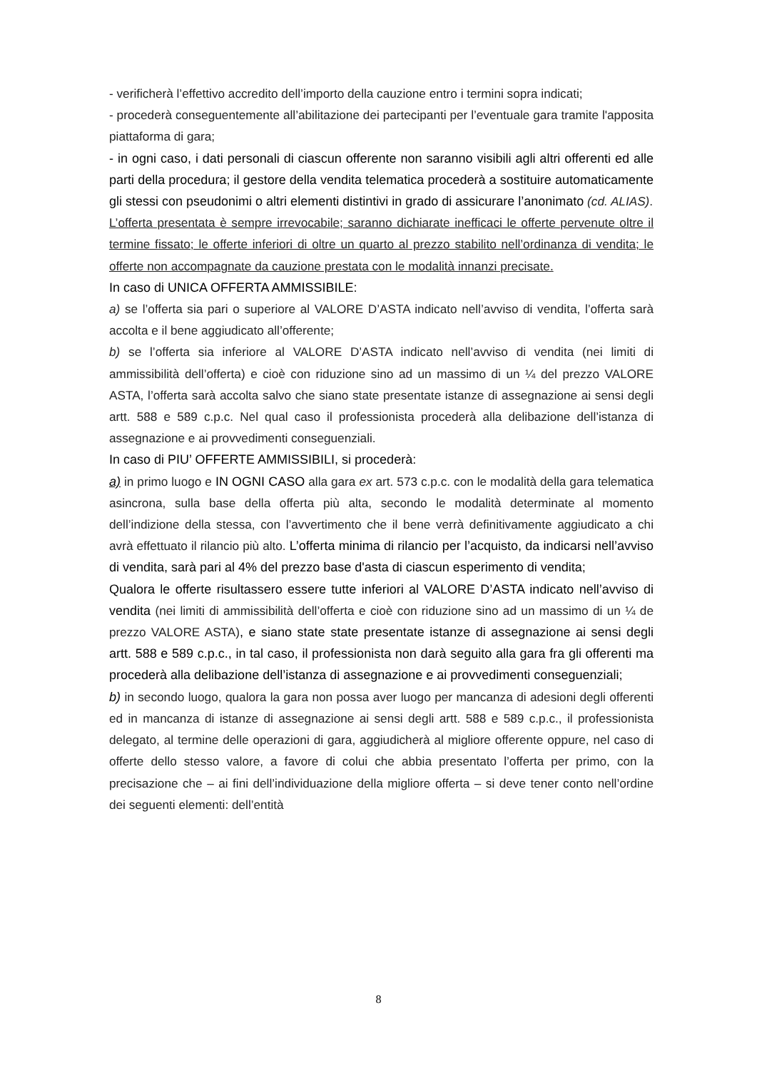- verificherà l’effettivo accredito dell’importo della cauzione entro i termini sopra indicati;
- procederà conseguentemente all’abilitazione dei partecipanti per l’eventuale gara tramite l'apposita piattaforma di gara;
- in ogni caso, i dati personali di ciascun offerente non saranno visibili agli altri offerenti ed alle parti della procedura; il gestore della vendita telematica procederà a sostituire automaticamente gli stessi con pseudonimi o altri elementi distintivi in grado di assicurare l’anonimato (cd. ALIAS).
L’offerta presentata è sempre irrevocabile; saranno dichiarate inefficaci le offerte pervenute oltre il termine fissato; le offerte inferiori di oltre un quarto al prezzo stabilito nell’ordinanza di vendita; le offerte non accompagnate da cauzione prestata con le modalità innanzi precisate.
In caso di UNICA OFFERTA AMMISSIBILE:
a) se l’offerta sia pari o superiore al VALORE D’ASTA indicato nell’avviso di vendita, l’offerta sarà accolta e il bene aggiudicato all’offerente;
b) se l’offerta sia inferiore al VALORE D’ASTA indicato nell’avviso di vendita (nei limiti di ammissibilità dell’offerta) e cioè con riduzione sino ad un massimo di un ¼ del prezzo VALORE ASTA, l’offerta sarà accolta salvo che siano state presentate istanze di assegnazione ai sensi degli artt. 588 e 589 c.p.c. Nel qual caso il professionista procederà alla delibazione dell’istanza di assegnazione e ai provvedimenti conseguenziali.
In caso di PIU’ OFFERTE AMMISSIBILI, si procederà:
a) in primo luogo e IN OGNI CASO alla gara ex art. 573 c.p.c. con le modalità della gara telematica asincrona, sulla base della offerta più alta, secondo le modalità determinate al momento dell’indizione della stessa, con l’avvertimento che il bene verrà definitivamente aggiudicato a chi avrà effettuato il rilancio più alto. L’offerta minima di rilancio per l’acquisto, da indicarsi nell’avviso di vendita, sarà pari al 4% del prezzo base d'asta di ciascun esperimento di vendita;
Qualora le offerte risultassero essere tutte inferiori al VALORE D’ASTA indicato nell’avviso di vendita (nei limiti di ammissibilità dell’offerta e cioè con riduzione sino ad un massimo di un ¼ de prezzo VALORE ASTA), e siano state state presentate istanze di assegnazione ai sensi degli artt. 588 e 589 c.p.c., in tal caso, il professionista non darà seguito alla gara fra gli offerenti ma procederà alla delibazione dell’istanza di assegnazione e ai provvedimenti conseguenziali;
b) in secondo luogo, qualora la gara non possa aver luogo per mancanza di adesioni degli offerenti ed in mancanza di istanze di assegnazione ai sensi degli artt. 588 e 589 c.p.c., il professionista delegato, al termine delle operazioni di gara, aggiudicherà al migliore offerente oppure, nel caso di offerte dello stesso valore, a favore di colui che abbia presentato l’offerta per primo, con la precisazione che – ai fini dell’individuazione della migliore offerta – si deve tener conto nell’ordine dei seguenti elementi: dell’entità
8